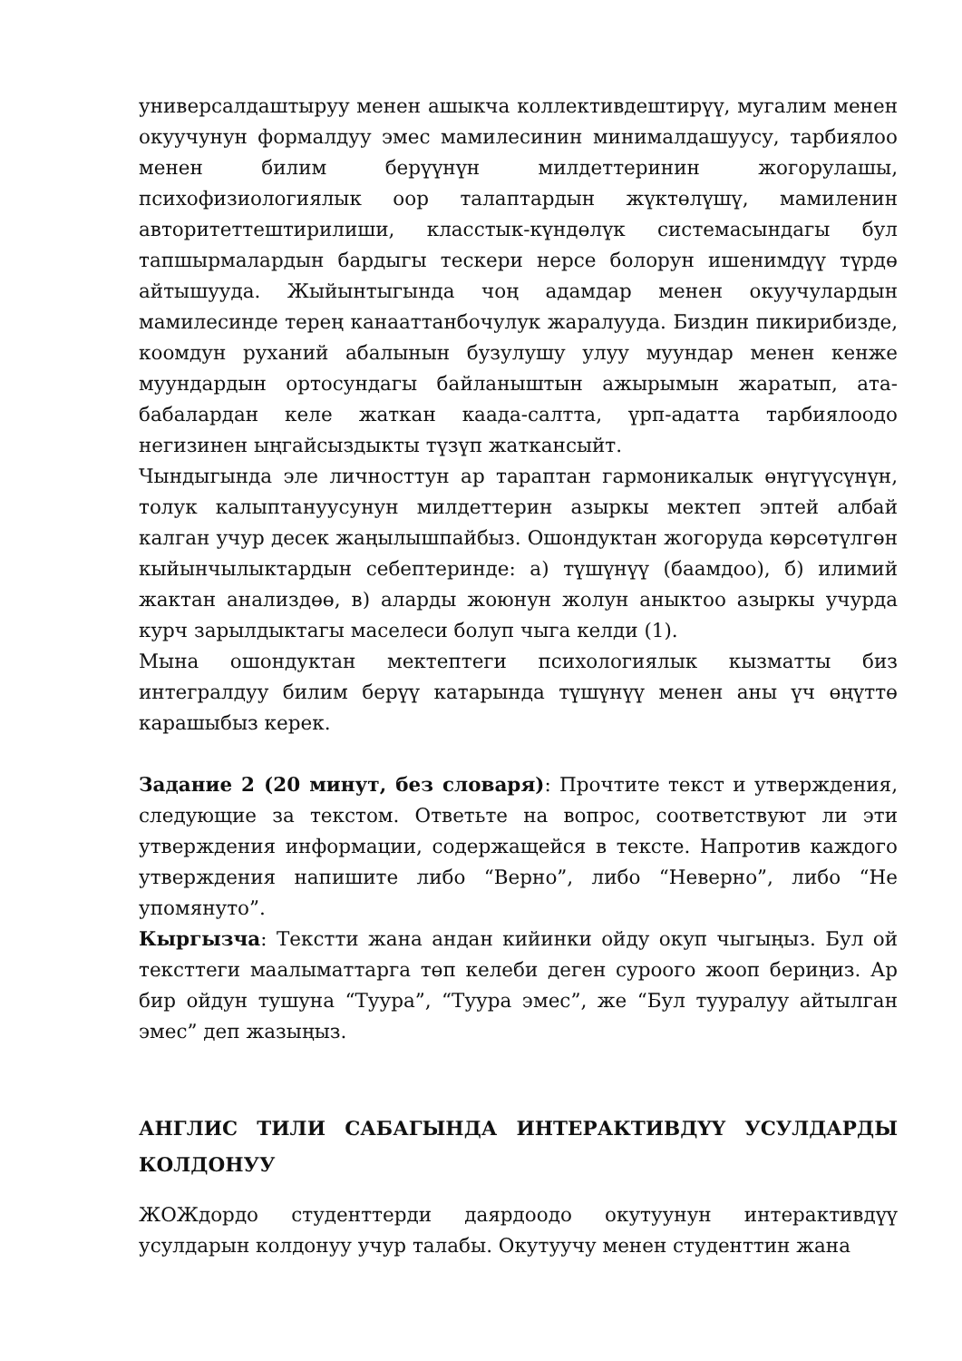универсалдаштыруу менен ашыкча коллективдештирүү, мугалим менен окуучунун формалдуу эмес мамилесинин минималдашуусу, тарбиялоо менен билим берүүнүн милдеттеринин жогорулашы, психофизиологиялык оор талаптардын жүктөлүшү, мамиленин авторитеттештирилиши, класстык-күндөлүк системасындагы бул тапшырмалардын бардыгы тескери нерсе болорун ишенимдүү түрдө айтышууда. Жыйынтыгында чоң адамдар менен окуучулардын мамилесинде терең канааттанбочулук жаралууда. Биздин пикирибизде, коомдун руханий абалынын бузулушу улуу муундар менен кенже муундардын ортосундагы байланыштын ажырымын жаратып, ата-бабалардан келе жаткан каада-салтта, үрп-адатта тарбиялоодо негизинен ыңгайсыздыкты түзүп жаткансыйт.
Чындыгында эле личносттун ар тараптан гармоникалык өнүгүүсүнүн, толук калыптануусунун милдеттерин азыркы мектеп эптей албай калган учур десек жаңылышпайбыз. Ошондуктан жогоруда көрсөтүлгөн кыйынчылыктардын себептеринде: а) түшүнүү (баамдоо), б) илимий жактан анализдөө, в) аларды жоюнун жолун аныктоо азыркы учурда курч зарылдыктагы маселеси болуп чыга келди (1).
Мына ошондуктан мектептеги психологиялык кызматты биз интегралдуу билим берүү катарында түшүнүү менен аны үч өңүттө карашыбыз керек.
Задание 2 (20 минут, без словаря): Прочтите текст и утверждения, следующие за текстом. Ответьте на вопрос, соответствуют ли эти утверждения информации, содержащейся в тексте. Напротив каждого утверждения напишите либо “Верно”, либо “Неверно”, либо “Не упомянуто”.
Кыргызча: Текстти жана андан кийинки ойду окуп чыгыңыз. Бул ой тексттеги маалыматтарга төп келеби деген суроого жооп бериңиз. Ар бир ойдун тушуна “Туура”, “Туура эмес”, же “Бул тууралуу айтылган эмес” деп жазыңыз.
АНГЛИС ТИЛИ САБАГЫНДА ИНТЕРАКТИВДҮҮ УСУЛДАРДЫ КОЛДОНУУ
ЖОЖдордо студенттерди даярдоодо окутуунун интерактивдүү усулдарын колдонуу учур талабы. Окутуучу менен студенттин жана